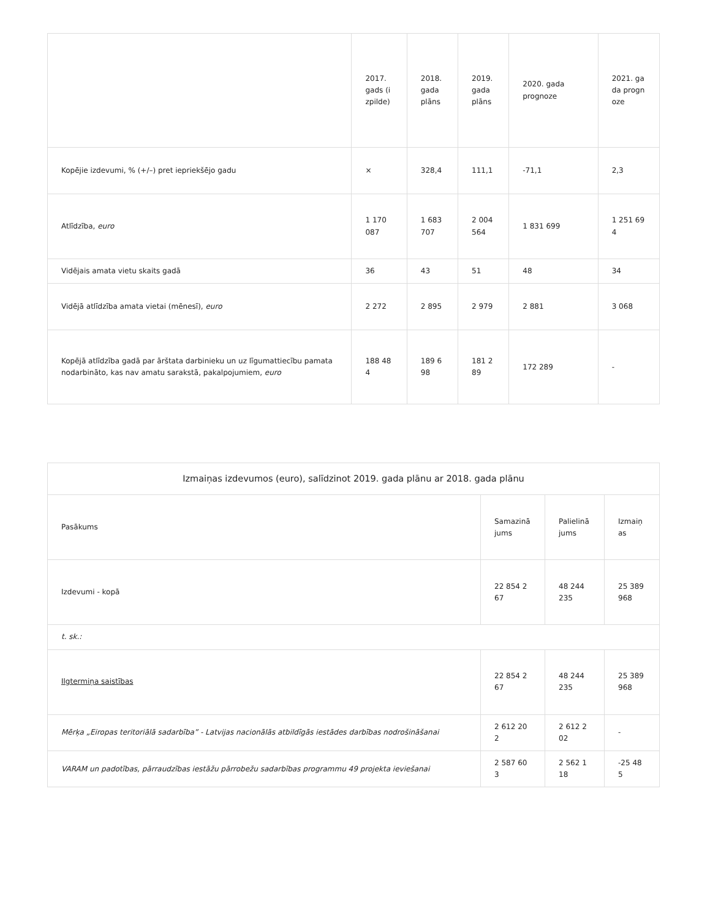| | 2017. gads (izpilde) | 2018. gada plāns | 2019. gada plāns | 2020. gada prognoze | 2021. gada prognoze |
| --- | --- | --- | --- | --- | --- |
| Kopējie izdevumi, % (+/–) pret iepriekšējo gadu | × | 328,4 | 111,1 | -71,1 | 2,3 |
| Atlīdzība, euro | 1 170 087 | 1 683 707 | 2 004 564 | 1 831 699 | 1 251 694 |
| Vidējais amata vietu skaits gadā | 36 | 43 | 51 | 48 | 34 |
| Vidējā atlīdzība amata vietai (mēnesī), euro | 2 272 | 2 895 | 2 979 | 2 881 | 3 068 |
| Kopējā atlīdzība gadā par ārštata darbinieku un uz līgumattiecību pamata nodarbināto, kas nav amatu sarakstā, pakalpojumiem, euro | 188 484 | 189 698 | 181 289 | 172 289 | - |
| Izmaiņas izdevumos (euro), salīdzinot 2019. gada plānu ar 2018. gada plānu | | | |
| --- | --- | --- | --- |
| Pasākums | Samazinājums | Palielinājums | Izmaiņas |
| Izdevumi - kopā | 22 854 267 | 48 244 235 | 25 389 968 |
| t. sk.: | | | |
| Ilgtermiņa saistības | 22 854 267 | 48 244 235 | 25 389 968 |
| Mērķa „Eiropas teritoriālā sadarbība” - Latvijas nacionālās atbildīgās iestādes darbības nodrošināšanai | 2 612 202 | 2 612 202 | - |
| VARAM un padotības, pārraudzības iestāžu pārrobežu sadarbības programmu 49 projekta ieviešanai | 2 587 603 | 2 562 118 | -25 485 |